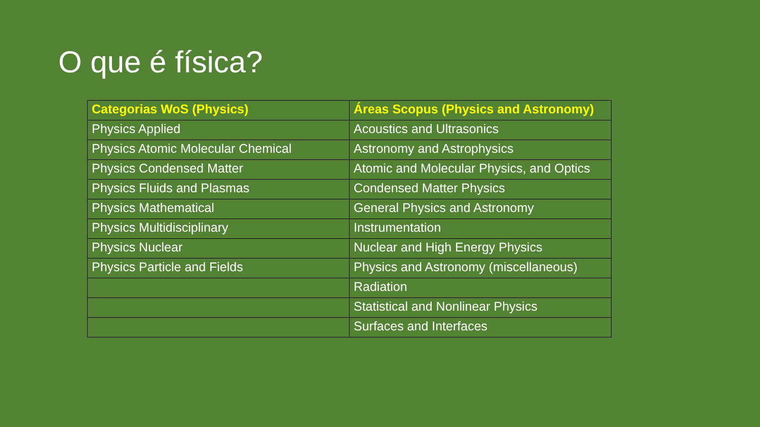O que é física?
| Categorias WoS (Physics) | Áreas Scopus (Physics and Astronomy) |
| --- | --- |
| Physics Applied | Acoustics and Ultrasonics |
| Physics Atomic Molecular Chemical | Astronomy and Astrophysics |
| Physics Condensed Matter | Atomic and Molecular Physics, and Optics |
| Physics Fluids and Plasmas | Condensed Matter Physics |
| Physics Mathematical | General Physics and Astronomy |
| Physics Multidisciplinary | Instrumentation |
| Physics Nuclear | Nuclear and High Energy Physics |
| Physics Particle and Fields | Physics and Astronomy (miscellaneous) |
| | Radiation |
| | Statistical and Nonlinear Physics |
| | Surfaces and Interfaces |